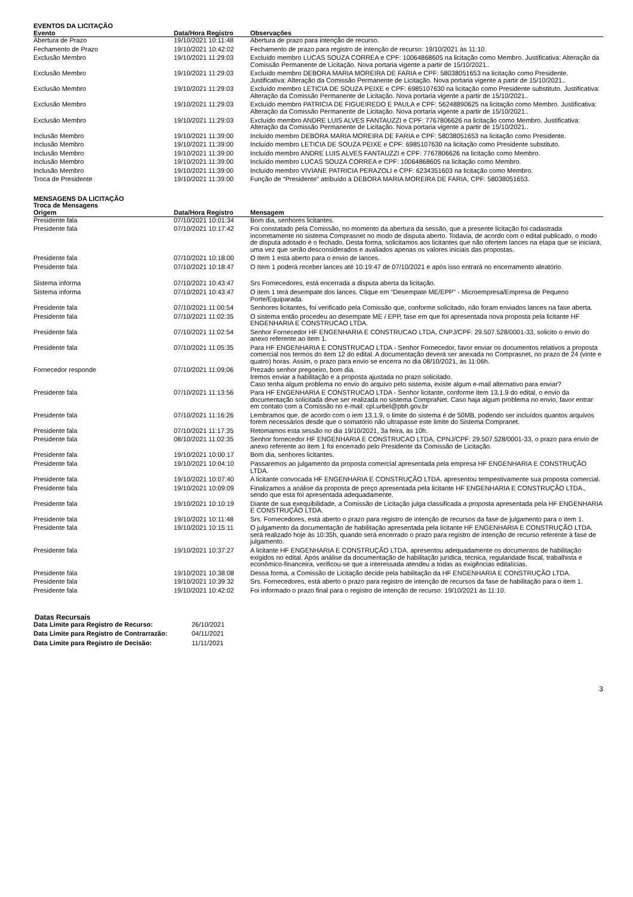EVENTOS DA LICITAÇÃO
| Evento | Data/Hora Registro | Observações |
| --- | --- | --- |
| Abertura de Prazo | 19/10/2021 10:11:48 | Abertura de prazo para intenção de recurso. |
| Fechamento de Prazo | 19/10/2021 10:42:02 | Fechamento de prazo para registro de intenção de recurso: 19/10/2021 às 11:10. |
| Exclusão Membro | 19/10/2021 11:29:03 | Excluído membro LUCAS SOUZA CORREA e CPF: 10064868605 na licitação como Membro. Justificativa: Alteração da Comissão Permanente de Licitação. Nova portaria vigente a partir de 15/10/2021.. |
| Exclusão Membro | 19/10/2021 11:29:03 | Excluído membro DEBORA MARIA MOREIRA DE FARIA e CPF: 58038051653 na licitação como Presidente. Justificativa: Alteração da Comissão Permanente de Licitação. Nova portaria vigente a partir de 15/10/2021.. |
| Exclusão Membro | 19/10/2021 11:29:03 | Excluído membro LETICIA DE SOUZA PEIXE e CPF: 6985107630 na licitação como Presidente substituto. Justificativa: Alteração da Comissão Permanente de Licitação. Nova portaria vigente a partir de 15/10/2021.. |
| Exclusão Membro | 19/10/2021 11:29:03 | Excluído membro PATRICIA DE FIGUEIREDO E PAULA e CPF: 56248890625 na licitação como Membro. Justificativa: Alteração da Comissão Permanente de Licitação. Nova portaria vigente a partir de 15/10/2021.. |
| Exclusão Membro | 19/10/2021 11:29:03 | Excluído membro ANDRE LUIS ALVES FANTAUZZI e CPF: 7767806626 na licitação como Membro. Justificativa: Alteração da Comissão Permanente de Licitação. Nova portaria vigente a partir de 15/10/2021.. |
| Inclusão Membro | 19/10/2021 11:39:00 | Incluído membro DEBORA MARIA MOREIRA DE FARIA e CPF: 58038051653 na licitação como Presidente. |
| Inclusão Membro | 19/10/2021 11:39:00 | Incluído membro LETICIA DE SOUZA PEIXE e CPF: 6985107630 na licitação como Presidente substituto. |
| Inclusão Membro | 19/10/2021 11:39:00 | Incluído membro ANDRE LUIS ALVES FANTAUZZI e CPF: 7767806626 na licitação como Membro. |
| Inclusão Membro | 19/10/2021 11:39:00 | Incluído membro LUCAS SOUZA CORREA e CPF: 10064868605 na licitação como Membro. |
| Inclusão Membro | 19/10/2021 11:39:00 | Incluído membro VIVIANE PATRICIA PERAZOLI e CPF: 6234351603 na licitação como Membro. |
| Troca de Presidente | 19/10/2021 11:39:00 | Função de “Presidente” atribuído à DEBORA MARIA MOREIRA DE FARIA, CPF: 58038051653. |
MENSAGENS DA LICITAÇÃO
Troca de Mensagens
| Origem | Data/Hora Registro | Mensagem |
| --- | --- | --- |
| Presidente fala | 07/10/2021 10:01:34 | Bom dia, senhores licitantes. |
| Presidente fala | 07/10/2021 10:17:42 | Foi constatado pela Comissão, no momento da abertura da sessão, que a presente licitação foi cadastrada incorretamente no sistema Comprasnet no modo de disputa aberto. Todavia, de acordo com o edital publicado, o modo de disputa adotado é o fechado. Desta forma, solicitamos aos licitantes que não ofertem lances na etapa que se iniciará, uma vez que serão desconsiderados e avaliados apenas os valores iniciais das propostas. |
| Presidente fala | 07/10/2021 10:18:00 | O Item 1 está aberto para o envio de lances. |
| Presidente fala | 07/10/2021 10:18:47 | O Item 1 poderá receber lances até 10:19:47 de 07/10/2021 e após isso entrará no encerramento aleatório. |
| Sistema informa | 07/10/2021 10:43:47 | Srs Fornecedores, está encerrada a disputa aberta da licitação. |
| Sistema informa | 07/10/2021 10:43:47 | O item 1 terá desempate dos lances. Clique em "Desempate ME/EPP" - Microempresa/Empresa de Pequeno Porte/Equiparada. |
| Presidente fala | 07/10/2021 11:00:54 | Senhores licitantes, foi verificado pela Comissão que, conforme solicitado, não foram enviados lances na fase aberta. |
| Presidente fala | 07/10/2021 11:02:35 | O sistema então procedeu ao desempate ME / EPP, fase em que foi apresentada nova proposta pela licitante HF ENGENHARIA E CONSTRUCAO LTDA. |
| Presidente fala | 07/10/2021 11:02:54 | Senhor Fornecedor HF ENGENHARIA E CONSTRUCAO LTDA, CNPJ/CPF: 29.507.528/0001-33, solicito o envio do anexo referente ao item 1. |
| Presidente fala | 07/10/2021 11:05:35 | Para HF ENGENHARIA E CONSTRUCAO LTDA - Senhor Fornecedor, favor enviar os documentos relativos a proposta comercial nos termos do item 12 do edital. A documentação deverá ser anexada no Comprasnet, no prazo de 24 (vinte e quatro) horas. Assim, o prazo para envio se encerra no dia 08/10/2021, às 11:06h. |
| Fornecedor responde | 07/10/2021 11:09:06 | Prezado senhor pregoeiro, bom dia. Iremos enviar a habilitação e a proposta ajustada no prazo solicitado. Caso tenha algum problema no envio do arquivo pelo sistema, existe algum e-mail alternativo para enviar? |
| Presidente fala | 07/10/2021 11:13:56 | Para HF ENGENHARIA E CONSTRUCAO LTDA - Senhor licitante, conforme item 13.1.9 do edital, o envio da documentação solicitada deve ser realizada no sistema CompraNet. Caso haja algum problema no envio, favor entrar em contato com a Comissão no e-mail: cpl.urbel@pbh.gov.br |
| Presidente fala | 07/10/2021 11:16:26 | Lembramos que, de acordo com o iem 13.1.9, o limite do sistema é de 50MB, podendo ser incluídos quantos arquivos forem necessários desde que o somatório não ultrapasse este limite do Sistema Compranet. |
| Presidente fala | 07/10/2021 11:17:35 | Retomamos esta sessão no dia 19/10/2021, 3a feira, às 10h. |
| Presidente fala | 08/10/2021 11:02:35 | Senhor fornecedor HF ENGENHARIA E CONSTRUCAO LTDA, CPNJ/CPF: 29.507.528/0001-33, o prazo para envio de anexo referente ao item 1 foi encerrado pelo Presidente da Comissão de Licitação. |
| Presidente fala | 19/10/2021 10:00:17 | Bom dia, senhores licitantes. |
| Presidente fala | 19/10/2021 10:04:10 | Passaremos ao julgamento da proposta comercial apresentada pela empresa HF ENGENHARIA E CONSTRUÇÃO LTDA. |
| Presidente fala | 19/10/2021 10:07:40 | A licitante convocada HF ENGENHARIA E CONSTRUÇÃO LTDA. apresentou tempestivamente sua proposta comercial. |
| Presidente fala | 19/10/2021 10:09:09 | Finalizamos a análise da proposta de preço apresentada pela licitante HF ENGENHARIA E CONSTRUÇÃO LTDA., sendo que esta foi apresentada adequadamente. |
| Presidente fala | 19/10/2021 10:10:19 | Diante de sua exequibilidade, a Comissão de Licitação julga classificada a proposta apresentada pela HF ENGENHARIA E CONSTRUÇÃO LTDA. |
| Presidente fala | 19/10/2021 10:11:48 | Srs. Fornecedores, está aberto o prazo para registro de intenção de recursos da fase de julgamento para o item 1. |
| Presidente fala | 19/10/2021 10:15:11 | O julgamento da documentação de habilitação apresentada pela licitante HF ENGENHARIA E CONSTRUÇÃO LTDA. será realizado hoje às 10:35h, quando será encerrado o prazo para registro de intenção de recurso referente à fase de julgamento. |
| Presidente fala | 19/10/2021 10:37:27 | A licitante HF ENGENHARIA E CONSTRUÇÃO LTDA. apresentou adequadamente os documentos de habilitação exigidos no edital. Após análise da documentação de habilitação jurídica, técnica, regularidade fiscal, trabalhista e econômico-financeira, verificou-se que a interessada atendeu a todas as exigências editalícias. |
| Presidente fala | 19/10/2021 10:38:08 | Dessa forma, a Comissão de Licitação decide pela habilitação da HF ENGENHARIA E CONSTRUÇÃO LTDA. |
| Presidente fala | 19/10/2021 10:39:32 | Srs. Fornecedores, está aberto o prazo para registro de intenção de recursos da fase de habilitação para o item 1. |
| Presidente fala | 19/10/2021 10:42:02 | Foi informado o prazo final para o registro de intenção de recurso: 19/10/2021 às 11:10. |
Datas Recursais
| Data Limite para Registro de Recurso: | 26/10/2021 |
| Data Limite para Registro de Contrarrazão: | 04/11/2021 |
| Data Limite para Registro de Decisão: | 11/11/2021 |
3